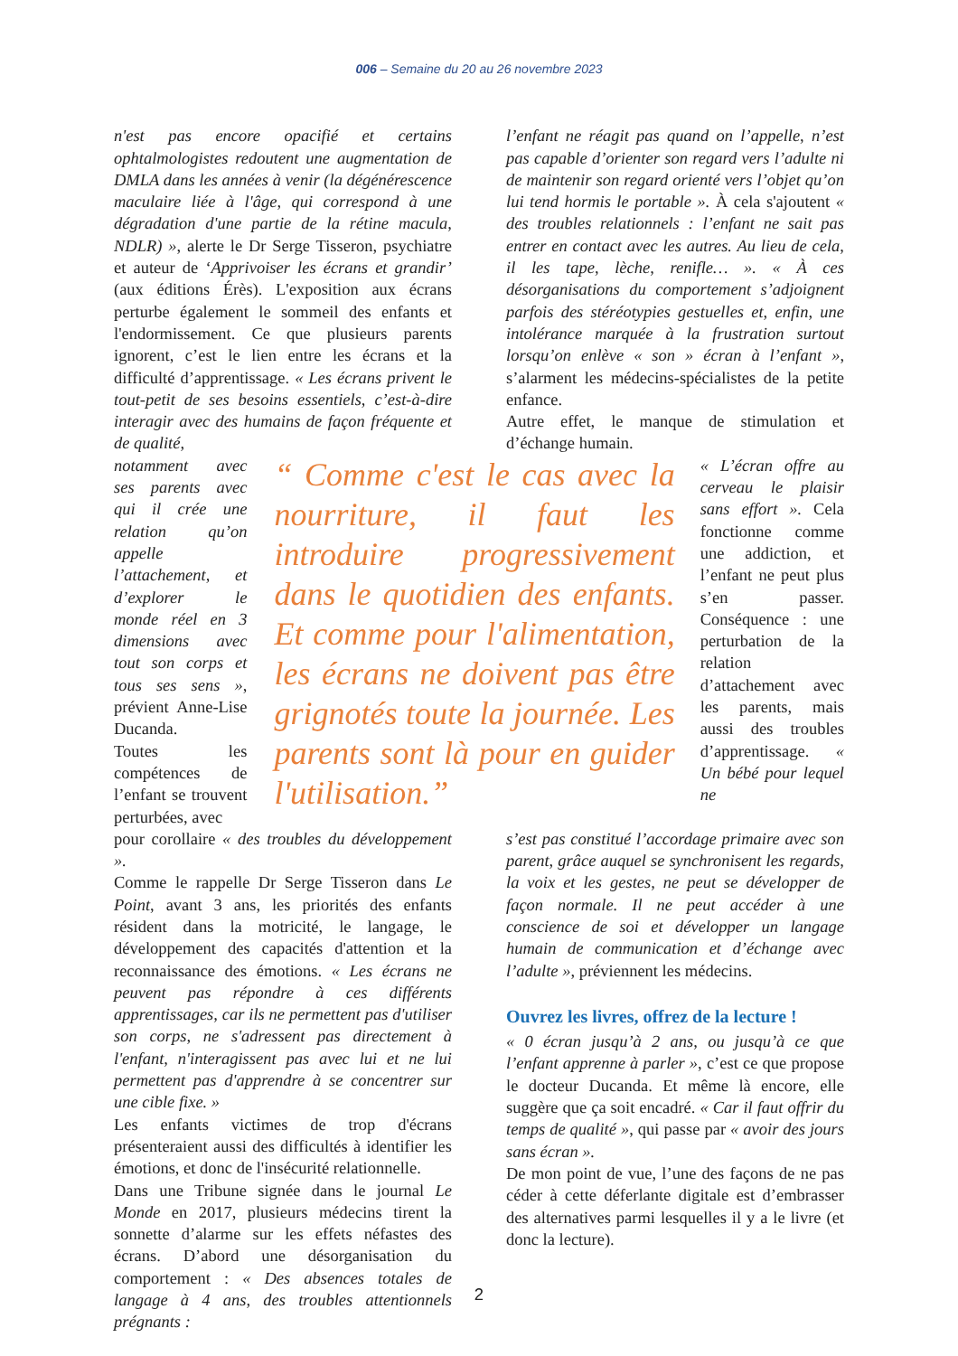006 – Semaine du 20 au 26 novembre 2023
n'est pas encore opacifié et certains ophtalmologistes redoutent une augmentation de DMLA dans les années à venir (la dégénérescence maculaire liée à l'âge, qui correspond à une dégradation d'une partie de la rétine macula, NDLR) », alerte le Dr Serge Tisseron, psychiatre et auteur de ‘Apprivoiser les écrans et grandir’ (aux éditions Érès). L'exposition aux écrans perturbe également le sommeil des enfants et l'endormissement. Ce que plusieurs parents ignorent, c’est le lien entre les écrans et la difficulté d’apprentissage. « Les écrans privent le tout-petit de ses besoins essentiels, c’est-à-dire interagir avec des humains de façon fréquente et de qualité,
l’enfant ne réagit pas quand on l’appelle, n’est pas capable d’orienter son regard vers l’adulte ni de maintenir son regard orienté vers l’objet qu’on lui tend hormis le portable ». À cela s'ajoutent « des troubles relationnels : l’enfant ne sait pas entrer en contact avec les autres. Au lieu de cela, il les tape, lèche, renifle… ». « À ces désorganisations du comportement s’adjoignent parfois des stéréotypies gestuelles et, enfin, une intolérance marquée à la frustration surtout lorsqu’on enlève « son » écran à l’enfant », s’alarment les médecins-spécialistes de la petite enfance.
Autre effet, le manque de stimulation et d’échange humain.
notamment avec ses parents avec qui il crée une relation qu’on appelle l’attachement, et d’explorer le monde réel en 3 dimensions avec tout son corps et tous ses sens », prévient Anne-Lise Ducanda.
Toutes les compétences de l’enfant se trouvent perturbées, avec
“ Comme c'est le cas avec la nourriture, il faut les introduire progressivement dans le quotidien des enfants. Et comme pour l'alimentation, les écrans ne doivent pas être grignotés toute la journée. Les parents sont là pour en guider l'utilisation.”
« L’écran offre au cerveau le plaisir sans effort ». Cela fonctionne comme une addiction, et l’enfant ne peut plus s’en passer. Conséquence : une perturbation de la relation d’attachement avec les parents, mais aussi des troubles d’apprentissage. « Un bébé pour lequel ne
pour corollaire « des troubles du développement ».
Comme le rappelle Dr Serge Tisseron dans Le Point, avant 3 ans, les priorités des enfants résident dans la motricité, le langage, le développement des capacités d'attention et la reconnaissance des émotions. « Les écrans ne peuvent pas répondre à ces différents apprentissages, car ils ne permettent pas d'utiliser son corps, ne s'adressent pas directement à l'enfant, n'interagissent pas avec lui et ne lui permettent pas d'apprendre à se concentrer sur une cible fixe. »
Les enfants victimes de trop d'écrans présenteraient aussi des difficultés à identifier les émotions, et donc de l'insécurité relationnelle.
Dans une Tribune signée dans le journal Le Monde en 2017, plusieurs médecins tirent la sonnette d’alarme sur les effets néfastes des écrans. D’abord une désorganisation du comportement : « Des absences totales de langage à 4 ans, des troubles attentionnels prégnants :
s’est pas constitué l’accordage primaire avec son parent, grâce auquel se synchronisent les regards, la voix et les gestes, ne peut se développer de façon normale. Il ne peut accéder à une conscience de soi et développer un langage humain de communication et d’échange avec l’adulte », préviennent les médecins.
Ouvrez les livres, offrez de la lecture !
« 0 écran jusqu’à 2 ans, ou jusqu’à ce que l’enfant apprenne à parler », c’est ce que propose le docteur Ducanda. Et même là encore, elle suggère que ça soit encadré. « Car il faut offrir du temps de qualité », qui passe par « avoir des jours sans écran ».
De mon point de vue, l’une des façons de ne pas céder à cette déferlante digitale est d’embrasser des alternatives parmi lesquelles il y a le livre (et donc la lecture).
2